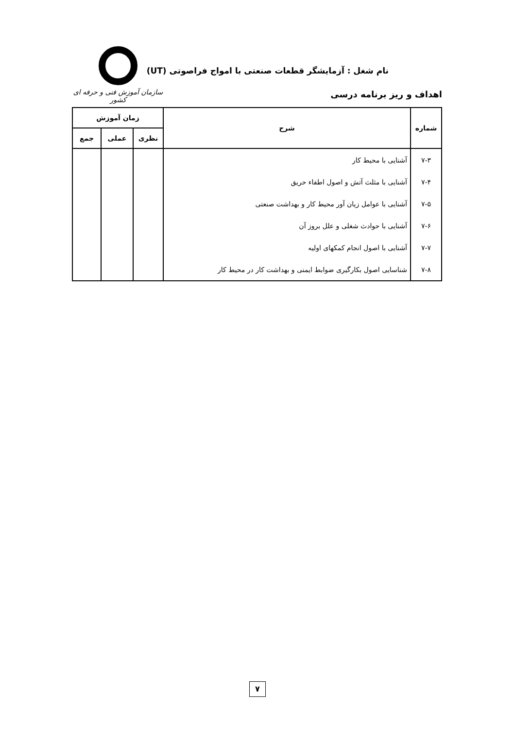نام شغل : آزمایشگر قطعات صنعتی با امواج فراصوتی (UT)
اهداف و ریز برنامه درسی
سازمان آموزش فنی و حرفه ای کشور
| شماره | شرح | زمان آموزش | | |
| --- | --- | --- | --- | --- |
| | | نظری | عملی | جمع |
| ۷-۳ | آشنایی با محیط کار | | | |
| ۷-۴ | آشنایی با مثلث آتش و اصول اطفاء حریق | | | |
| ۷-۵ | آشنایی با عوامل زیان آور محیط کار و بهداشت صنعتی | | | |
| ۷-۶ | آشنایی با حوادث شغلی و علل بروز آن | | | |
| ۷-۷ | آشنایی با اصول انجام کمکهای اولیه | | | |
| ۷-۸ | شناسایی اصول بکارگیری ضوابط ایمنی و بهداشت کار در محیط کار | | | |
۷